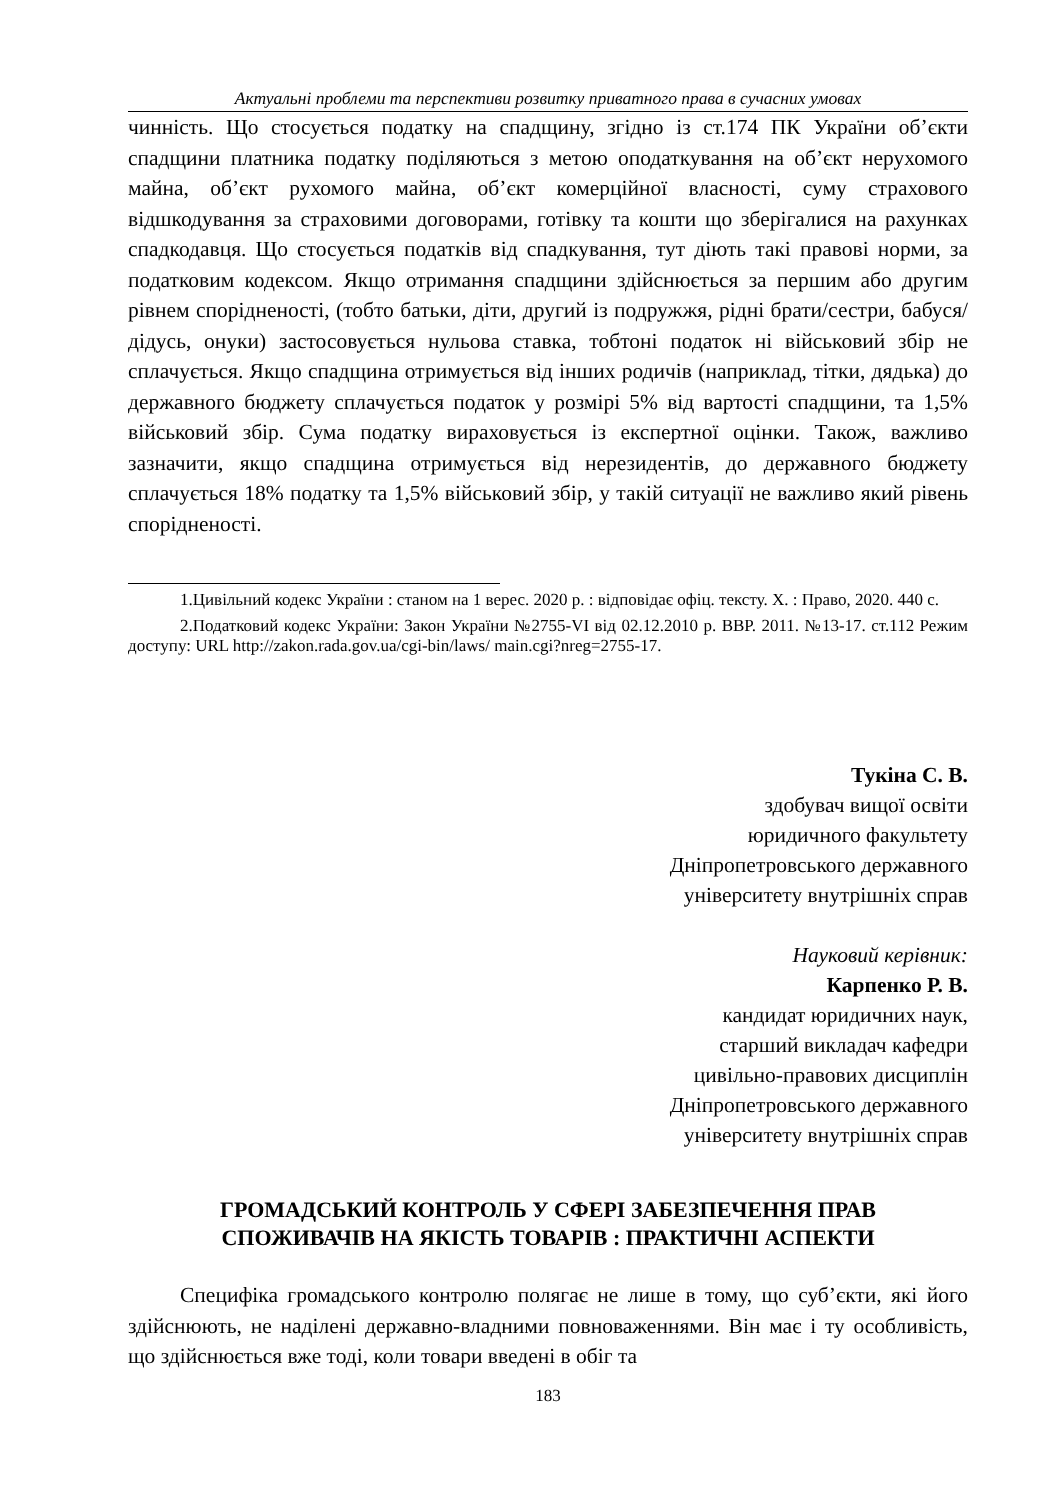Актуальні проблеми та перспективи розвитку приватного права в сучасних умовах
чинність. Що стосується податку на спадщину, згідно із ст.174 ПК України об’єкти спадщини платника податку поділяються з метою оподаткування на об’єкт нерухомого майна, об’єкт рухомого майна, об’єкт комерційної власності, суму страхового відшкодування за страховими договорами, готівку та кошти що зберігалися на рахунках спадкодавця. Що стосується податків від спадкування, тут діють такі правові норми, за податковим кодексом. Якщо отримання спадщини здійснюється за першим або другим рівнем спорідненості, (тобто батьки, діти, другий із подружжя, рідні брати/сестри, бабуся/дідусь, онуки) застосовується нульова ставка, тобтоні податок ні військовий збір не сплачується. Якщо спадщина отримується від інших родичів (наприклад, тітки, дядька) до державного бюджету сплачується податок у розмірі 5% від вартості спадщини, та 1,5% військовий збір. Сума податку вираховується із експертної оцінки. Також, важливо зазначити, якщо спадщина отримується від нерезидентів, до державного бюджету сплачується 18% податку та 1,5% військовий збір, у такій ситуації не важливо який рівень спорідненості.
1.Цивільний кодекс України : станом на 1 верес. 2020 р. : відповідає офіц. тексту. Х. : Право, 2020. 440 с.
2.Податковий кодекс України: Закон України №2755-VI від 02.12.2010 р. ВВР. 2011. №13-17. ст.112 Режим доступу: URL http://zakon.rada.gov.ua/cgi-bin/laws/ main.cgi?nreg=2755-17.
Тукіна С. В.
здобувач вищої освіти
юридичного факультету
Дніпропетровського державного
університету внутрішніх справ
Науковий керівник:
Карпенко Р. В.
кандидат юридичних наук,
старший викладач кафедри
цивільно-правових дисциплін
Дніпропетровського державного
університету внутрішніх справ
ГРОМАДСЬКИЙ КОНТРОЛЬ У СФЕРІ ЗАБЕЗПЕЧЕННЯ ПРАВ
СПОЖИВАЧІВ НА ЯКІСТЬ ТОВАРІВ : ПРАКТИЧНІ АСПЕКТИ
Специфіка громадського контролю полягає не лише в тому, що суб’єкти, які його здійснюють, не наділені державно-владними повноваженнями. Він має і ту особливість, що здійснюється вже тоді, коли товари введені в обіг та
183